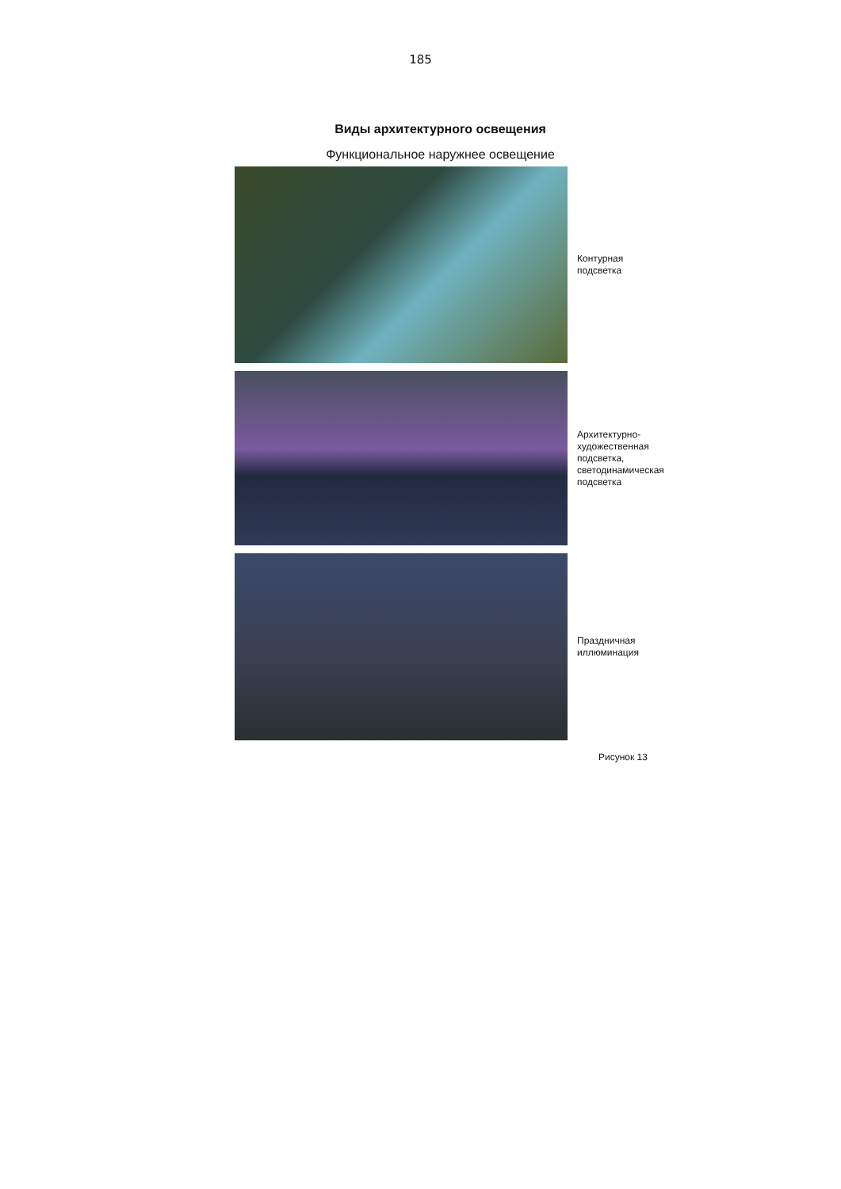185
Виды архитектурного освещения
Функциональное наружнее освещение
Контурная
подсветка
Архитектурно-
художественная
подсветка,
светодинамическая
подсветка
Праздничная
иллюминация
Рисунок 13